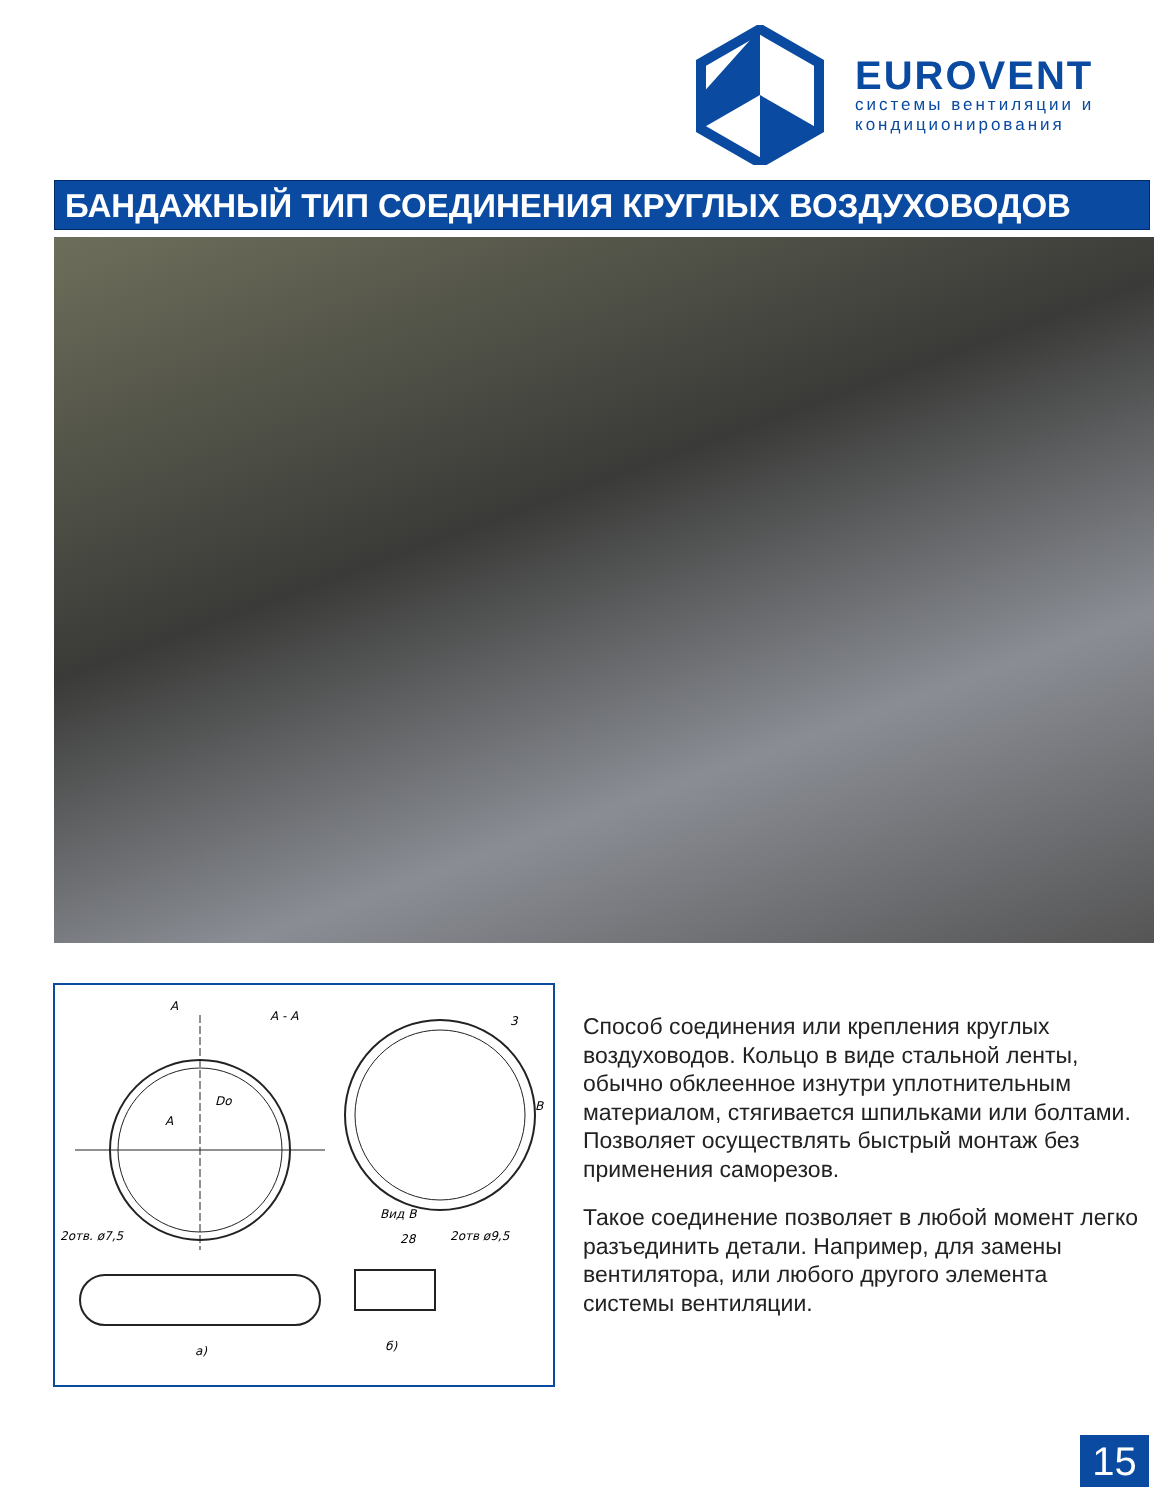EUROVENT
системы вентиляции и
кондиционирования
БАНДАЖНЫЙ ТИП СОЕДИНЕНИЯ КРУГЛЫХ ВОЗДУХОВОДОВ
A
A - A
A
Do
2отв. ø7,5
Вид В
28
2отв ø9,5
а)
б)
3
В
Способ соединения или крепления круглых воздуховодов. Кольцо в виде стальной ленты, обычно обклеенное изнутри уплотнительным материалом, стягивается шпильками или болтами. Позволяет осуществлять быстрый монтаж без применения саморезов.
Такое соединение позволяет в любой момент легко разъединить детали. Например, для замены вентилятора, или любого другого элемента системы вентиляции.
15